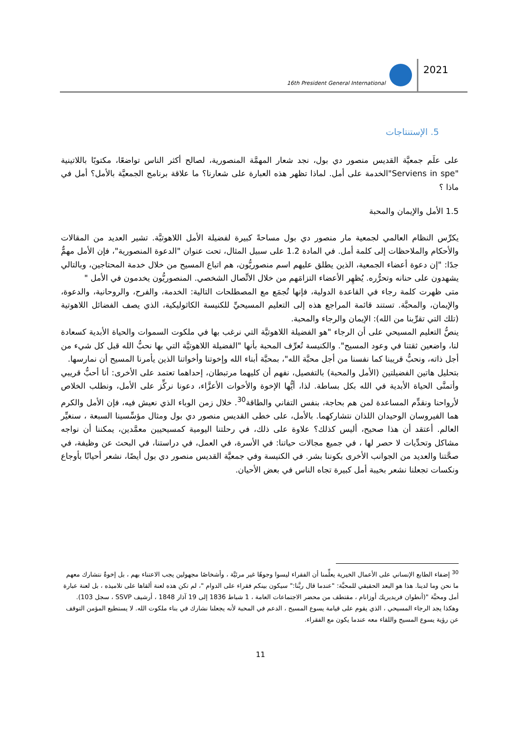16th President General International
2021
5. الإستنتاجات
على علَم جمعيَّة القديس منصور دي بول، نجد شعار المهمَّة المنصورية، لصالح أكثر الناس تواضعًا، مكتوبًا باللاتينية "Serviens in spe"الخدمة على أمل. لماذا تظهر هذه العبارة على شعارنا؟ ما علاقة برنامج الجمعيَّة بالأمل؟ أمل في ماذا ؟
1.5 الأمل والإيمان والمحبة
يكرِّس النظام العالمي لجمعية مار منصور دي بول مساحةً كبيرة لفضيلة الأمل اللاهوتيَّة. تشير العديد من المقالات والأحكام والملاحظات إلى كلمة أمل. في المادة 1.2 على سبيل المثال، تحت عنوان "الدعوة المنصورية"، فإن الأمل مهمٌّ جدًا: "إن دعوة أعضاء الجمعية، الذين يطلق عليهم اسم منصوريُّون، هم اتباع المسيح من خلال خدمة المحتاجين، وبالتالي يشهدون على حنانه وتحرُّره. يُظهِر الأعضاء التزامَهم من خلال الاتِّصال الشخصي. المنصوريُّون يخدمون في الأمل "
متى ظهرت كلمة رجاء في القاعدة الدولية، فإنها تُجمَع مع المصطلحات التالية: الخدمة، والفرح، والروحانية، والدعوة، والإيمان، والمحبَّة. تستند قائمة المراجع هذه إلى التعليم المسيحيِّ للكنيسة الكاثوليكية، الذي يصف الفضائل اللاهوتية (تلك التي تقرِّبنا من الله): الإيمان والرجاء والمحبة.
ينصُّ التعليم المسيحي على أن الرجاء "هو الفضيلة اللاهوتيَّة التي نرغب بها في ملكوت السموات والحياة الأبدية كسعادة لنا، واضعين ثقتنا في وعود المسيح". والكنيسة تُعرِّف المحبة بأنها "الفضيلة اللاهوتيَّة التي بها نحبُّ الله قبل كل شيء من أجل ذاته، ونحبُّ قريبنا كما نفسنا من أجل محبَّة الله"، بمحبَّة أبناء الله وإخوتنا وأخواتنا الذين يأمرنا المسيح أن نمارسها.
بتحليل هاتين الفضيلتين (الأمل والمحبة) بالتفصيل، نفهم أن كليهما مرتبطان، إحداهما تعتمد على الأخرى: أنا أحبُّ قريبي وأتمنَّى الحياة الأبدية في الله بكل بساطة. لذا، أيُّها الإخوة والأخوات الأعزَّاء، دعونا نركِّز على الأمل، ونطلب الخلاص لأرواحنا ونقدِّم المساعدة لمن هم بحاجة، بنفس التفاني والطاقة<sup>30</sup>. خلال زمن الوباء الذي نعيش فيه، فإن الأمل والكرم هما الفيروسان الوحيدان اللذان نتشاركهما. بالأمل، على خطى القديس منصور دي بول ومثال مؤسِّسينا السبعة ، سنغيِّر العالم. أعتقد أن هذا صحيح، أليس كذلك؟ علاوة على ذلك، في رحلتنا اليومية كمسيحيين معمَّدين، يمكننا أن نواجه مشاكل وتحدِّيات لا حصر لها ، في جميع مجالات حياتنا: في الأسرة، في العمل، في دراستنا، في البحث عن وظيفة، في صحَّتنا والعديد من الجوانب الأخرى بكوننا بشر. في الكنيسة وفي جمعيَّة القديس منصور دي بول أيضًا، نشعر أحيانًا بأوجاع ونكسات تجعلنا نشعر بخيبة أمل كبيرة تجاه الناس في بعض الأحيان.
<sup>30</sup> إضفاء الطابع الإنساني على الأعمال الخيرية يعلِّمنا أن الفقراء ليسوا وجوهًا غير مرئيَّة ، وأشخاصًا مجهولين يجب الاعتناء بهم ، بل إخوةٌ نتشارك معهم ما نحن وما لدينا. هذا هو البعد الحقيقي للمحبَّة: "عندما قال ربَّنا:" سيكون بينكم فقراء على الدوام "، لم تكن هذه لعنة ألقاها على تلاميذه ، بل لعنة عبارة أمل ومحبَّة "(أنطوان فريديريك أوزانام ، مقتطف من محضر الاجتماعات العامة ، 1 شباط 1836 إلى 19 آذار 1848 ، أرشيف SSVP ، سجل 103). وهكذا يجد الرجاء المسيحي ، الذي يقوم على قيامة يسوع المسيح ، الدعم في المحبة لأنه يجعلنا نشارك في بناء ملكوت الله. لا يستطيع المؤمن التوقف عن رؤية يسوع المسيح واللقاء معه عندما يكون مع الفقراء.
11